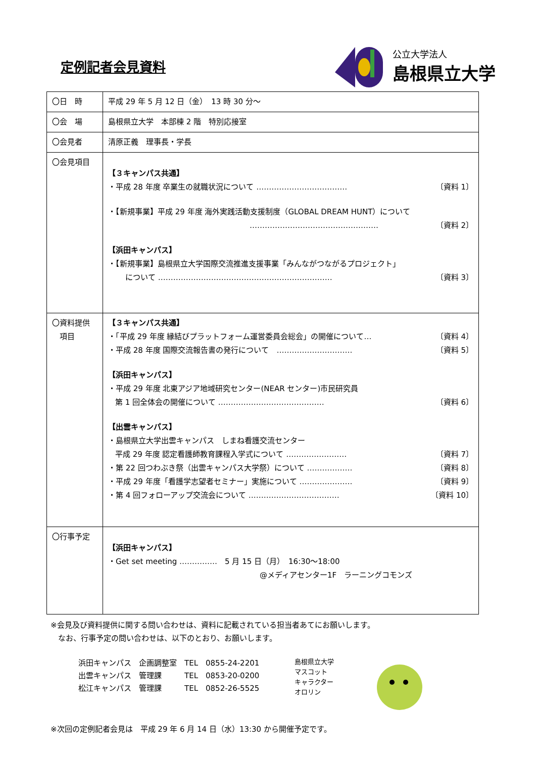定例記者会見資料
公立大学法人
島根県立大学
| 〇日 時 | 平成 29 年 5 月 12 日（金） 13 時 30 分～ |
| 〇会 場 | 島根県立大学 本部棟 2 階 特別応接室 |
| 〇会見者 | 清原正義 理事長・学長 |
| 〇会見項目 | 【３キャンパス共通】 ・平成 28 年度 卒業生の就職状況について ……………………………… 〔資料 1〕 ・【新規事業】平成 29 年度 海外実践活動支援制度（GLOBAL DREAM HUNT）について …………………………………………… 〔資料 2〕 【浜田キャンパス】 ・【新規事業】島根県立大学国際交流推進支援事業「みんながつながるプロジェクト」 について …………………………………………………………… 〔資料 3〕 |
| 〇資料提供 項目 | 【３キャンパス共通】 ・「平成 29 年度 縁結びプラットフォーム運営委員会総会」の開催について… 〔資料 4〕 ・平成 28 年度 国際交流報告書の発行について ………………………… 〔資料 5〕 【浜田キャンパス】 ・平成 29 年度 北東アジア地域研究センター(NEAR センター)市民研究員 第 1 回全体会の開催について …………………………………… 〔資料 6〕 【出雲キャンパス】 ・島根県立大学出雲キャンパス しまね看護交流センター 平成 29 年度 認定看護師教育課程入学式について …………………… 〔資料 7〕 ・第 22 回つわぶき祭（出雲キャンパス大学祭）について ……………… 〔資料 8〕 ・平成 29 年度「看護学志望者セミナー」実施について ………………… 〔資料 9〕 ・第 4 回フォローアップ交流会について ……………………………… 〔資料 10〕 |
| 〇行事予定 | 【浜田キャンパス】 ・Get set meeting …………… 5 月 15 日（月） 16:30～18:00 @メディアセンター1F ラーニングコモンズ |
※会見及び資料提供に関する問い合わせは、資料に記載されている担当者あてにお願いします。
　なお、行事予定の問い合わせは、以下のとおり、お願いします。
浜田キャンパス　企画調整室　TEL　0855-24-2201
出雲キャンパス　管理課　　　TEL　0853-20-0200
松江キャンパス　管理課　　　TEL　0852-26-5525
島根県立大学
マスコット
キャラクター
オロリン
※次回の定例記者会見は　平成 29 年 6 月 14 日（水）13:30 から開催予定です。